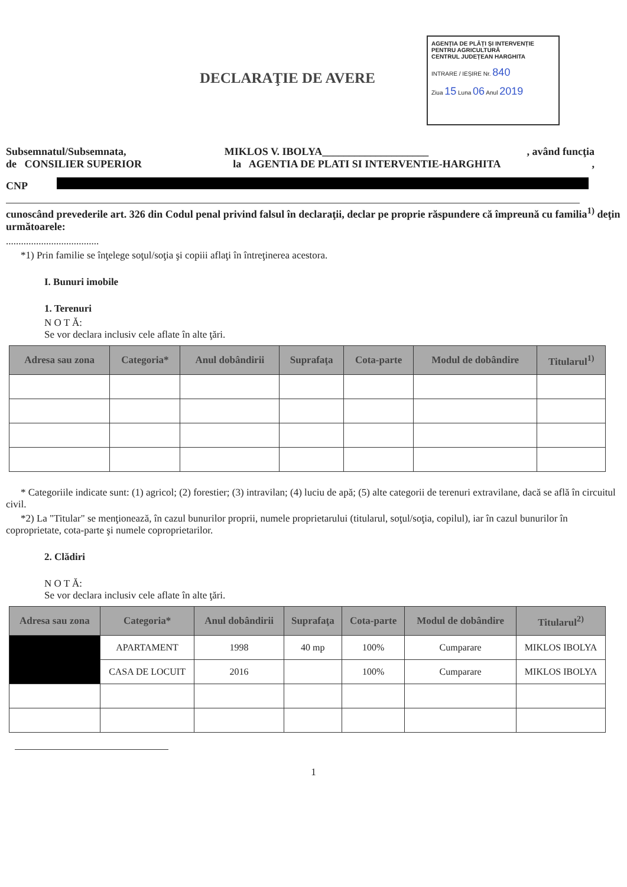AGENȚIA DE PLĂȚI ȘI INTERVENȚIE PENTRU AGRICULTURĂ
CENTRUL JUDEȚEAN HARGHITA
INTRARE / IEȘIRE Nr. 840
Ziua 15 Luna 06 Anul 2019
DECLARAŢIE DE AVERE
Subsemnatul/Subsemnata, MIKLOS V. IBOLYA____________________, având funcţia
de CONSILIER SUPERIOR la AGENTIA DE PLATI SI INTERVENTIE-HARGHITA,
CNP
cunoscând prevederile art. 326 din Codul penal privind falsul în declaraţii, declar pe proprie răspundere că împreună cu familia<sup>1)</sup> deţin următoarele:
.....................................
*1) Prin familie se înţelege soţul/soţia şi copiii aflaţi în întreţinerea acestora.
I. Bunuri imobile
1. Terenuri
N O T Ă:
Se vor declara inclusiv cele aflate în alte ţări.
| Adresa sau zona | Categoria* | Anul dobândirii | Suprafaţa | Cota-parte | Modul de dobândire | Titularul<sup>1)</sup> |
| --- | --- | --- | --- | --- | --- | --- |
* Categoriile indicate sunt: (1) agricol; (2) forestier; (3) intravilan; (4) luciu de apă; (5) alte categorii de terenuri extravilane, dacă se află în circuitul civil.
*2) La "Titular" se menţionează, în cazul bunurilor proprii, numele proprietarului (titularul, soţul/soţia, copilul), iar în cazul bunurilor în coproprietate, cota-parte şi numele coproprietarilor.
2. Clădiri
N O T Ă:
Se vor declara inclusiv cele aflate în alte ţări.
| Adresa sau zona | Categoria* | Anul dobândirii | Suprafaţa | Cota-parte | Modul de dobândire | Titularul<sup>2)</sup> |
| --- | --- | --- | --- | --- | --- | --- |
| | APARTAMENT | 1998 | 40 mp | 100% | Cumparare | MIKLOS IBOLYA |
| | CASA DE LOCUIT | 2016 | | 100% | Cumparare | MIKLOS IBOLYA |
1